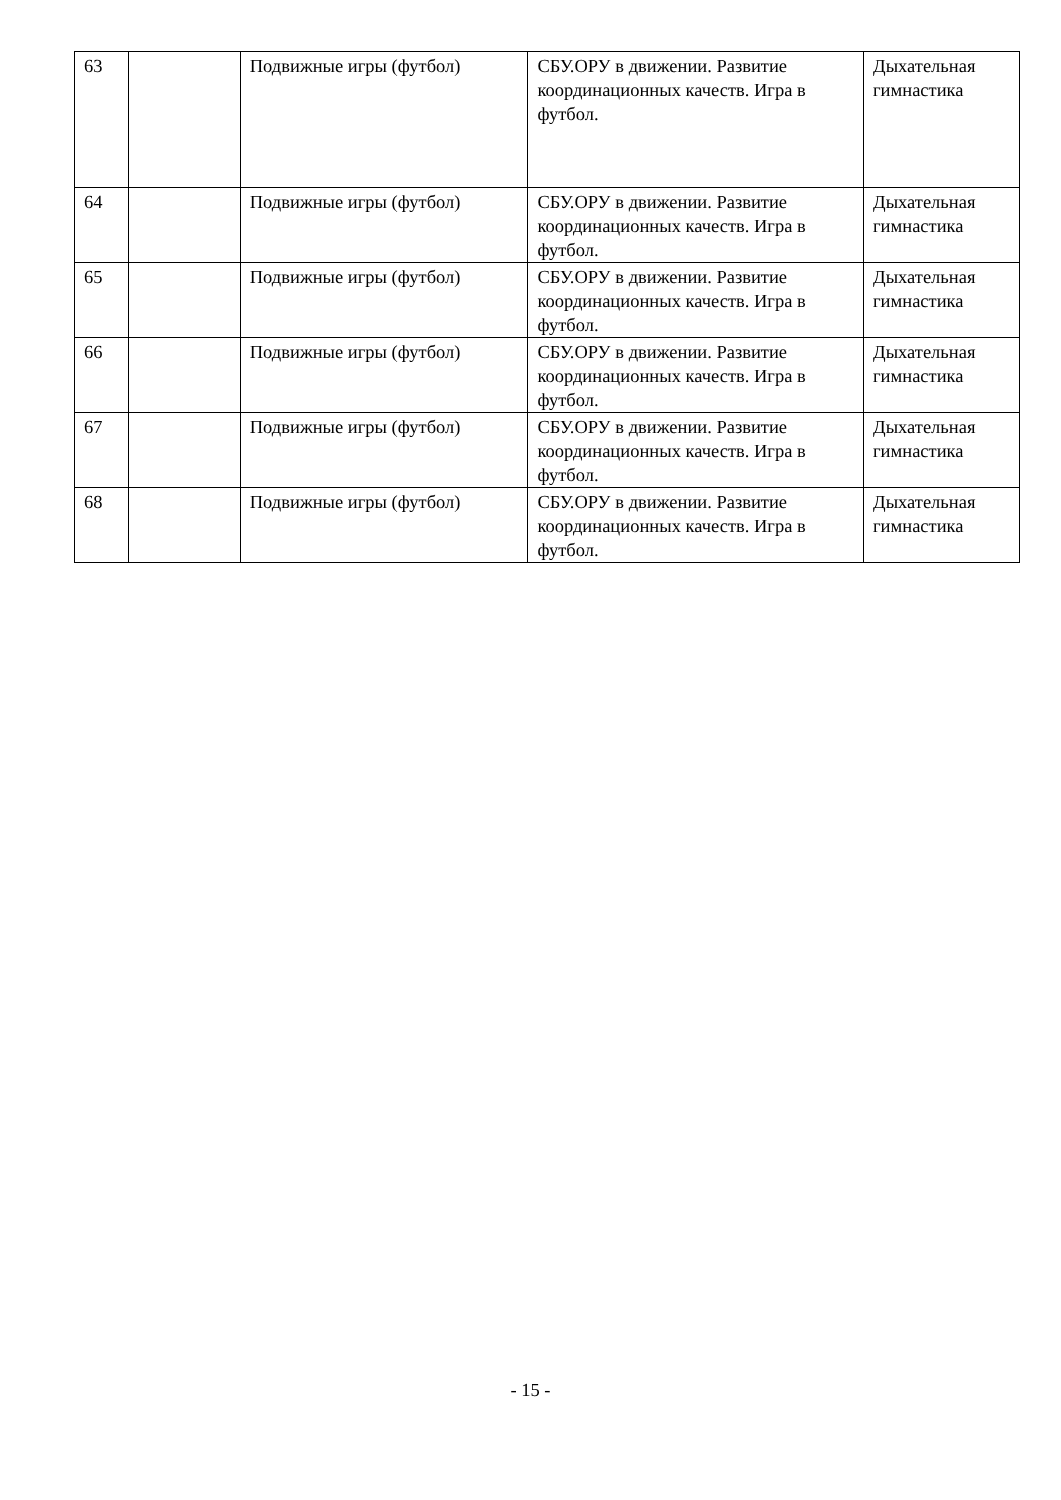| 63 | | Подвижные игры (футбол) | СБУ.ОРУ в движении. Развитие координационных качеств. Игра в футбол. | Дыхательная гимнастика |
| 64 | | Подвижные игры (футбол) | СБУ.ОРУ в движении. Развитие координационных качеств. Игра в футбол. | Дыхательная гимнастика |
| 65 | | Подвижные игры (футбол) | СБУ.ОРУ в движении. Развитие координационных качеств. Игра в футбол. | Дыхательная гимнастика |
| 66 | | Подвижные игры (футбол) | СБУ.ОРУ в движении. Развитие координационных качеств. Игра в футбол. | Дыхательная гимнастика |
| 67 | | Подвижные игры (футбол) | СБУ.ОРУ в движении. Развитие координационных качеств. Игра в футбол. | Дыхательная гимнастика |
| 68 | | Подвижные игры (футбол) | СБУ.ОРУ в движении. Развитие координационных качеств. Игра в футбол. | Дыхательная гимнастика |
- 15 -